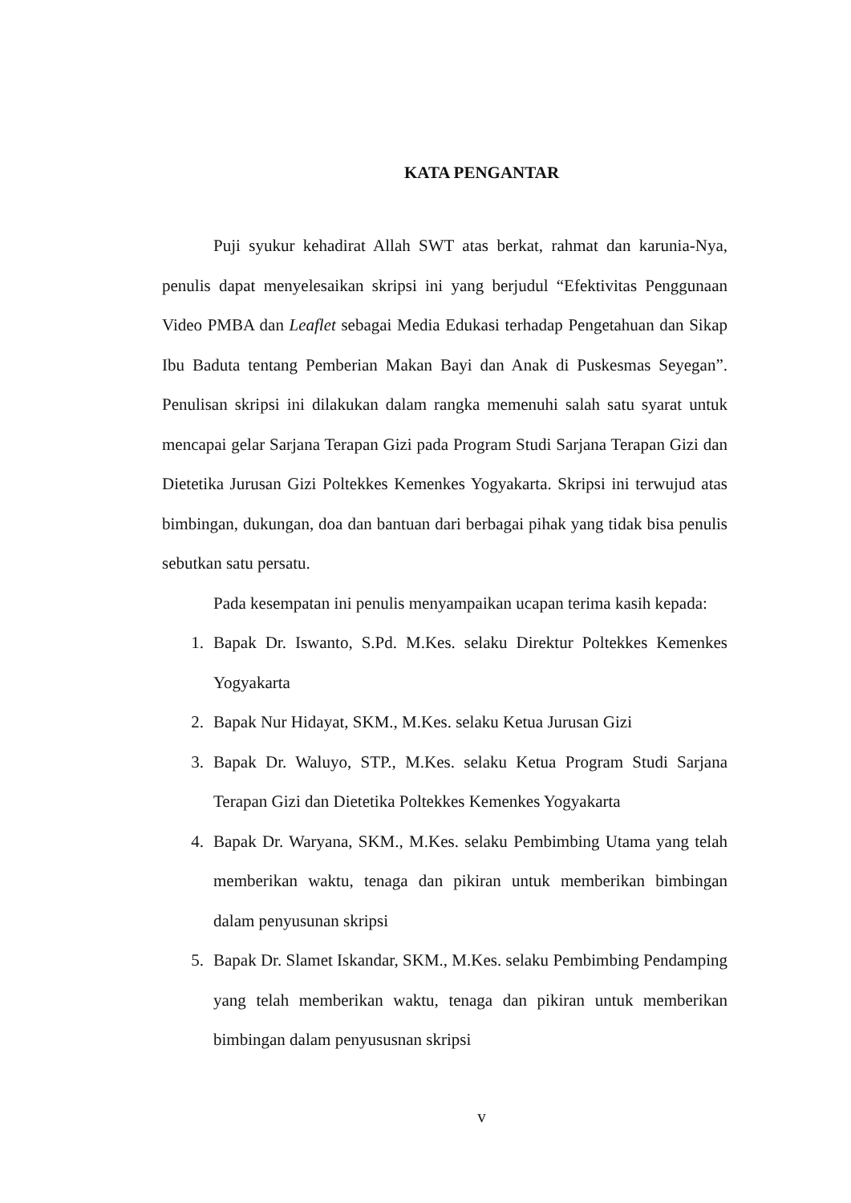KATA PENGANTAR
Puji syukur kehadirat Allah SWT atas berkat, rahmat dan karunia-Nya, penulis dapat menyelesaikan skripsi ini yang berjudul “Efektivitas Penggunaan Video PMBA dan Leaflet sebagai Media Edukasi terhadap Pengetahuan dan Sikap Ibu Baduta tentang Pemberian Makan Bayi dan Anak di Puskesmas Seyegan”. Penulisan skripsi ini dilakukan dalam rangka memenuhi salah satu syarat untuk mencapai gelar Sarjana Terapan Gizi pada Program Studi Sarjana Terapan Gizi dan Dietetika Jurusan Gizi Poltekkes Kemenkes Yogyakarta. Skripsi ini terwujud atas bimbingan, dukungan, doa dan bantuan dari berbagai pihak yang tidak bisa penulis sebutkan satu persatu.
Pada kesempatan ini penulis menyampaikan ucapan terima kasih kepada:
1. Bapak Dr. Iswanto, S.Pd. M.Kes. selaku Direktur Poltekkes Kemenkes Yogyakarta
2. Bapak Nur Hidayat, SKM., M.Kes. selaku Ketua Jurusan Gizi
3. Bapak Dr. Waluyo, STP., M.Kes. selaku Ketua Program Studi Sarjana Terapan Gizi dan Dietetika Poltekkes Kemenkes Yogyakarta
4. Bapak Dr. Waryana, SKM., M.Kes. selaku Pembimbing Utama yang telah memberikan waktu, tenaga dan pikiran untuk memberikan bimbingan dalam penyusunan skripsi
5. Bapak Dr. Slamet Iskandar, SKM., M.Kes. selaku Pembimbing Pendamping yang telah memberikan waktu, tenaga dan pikiran untuk memberikan bimbingan dalam penyususnan skripsi
v